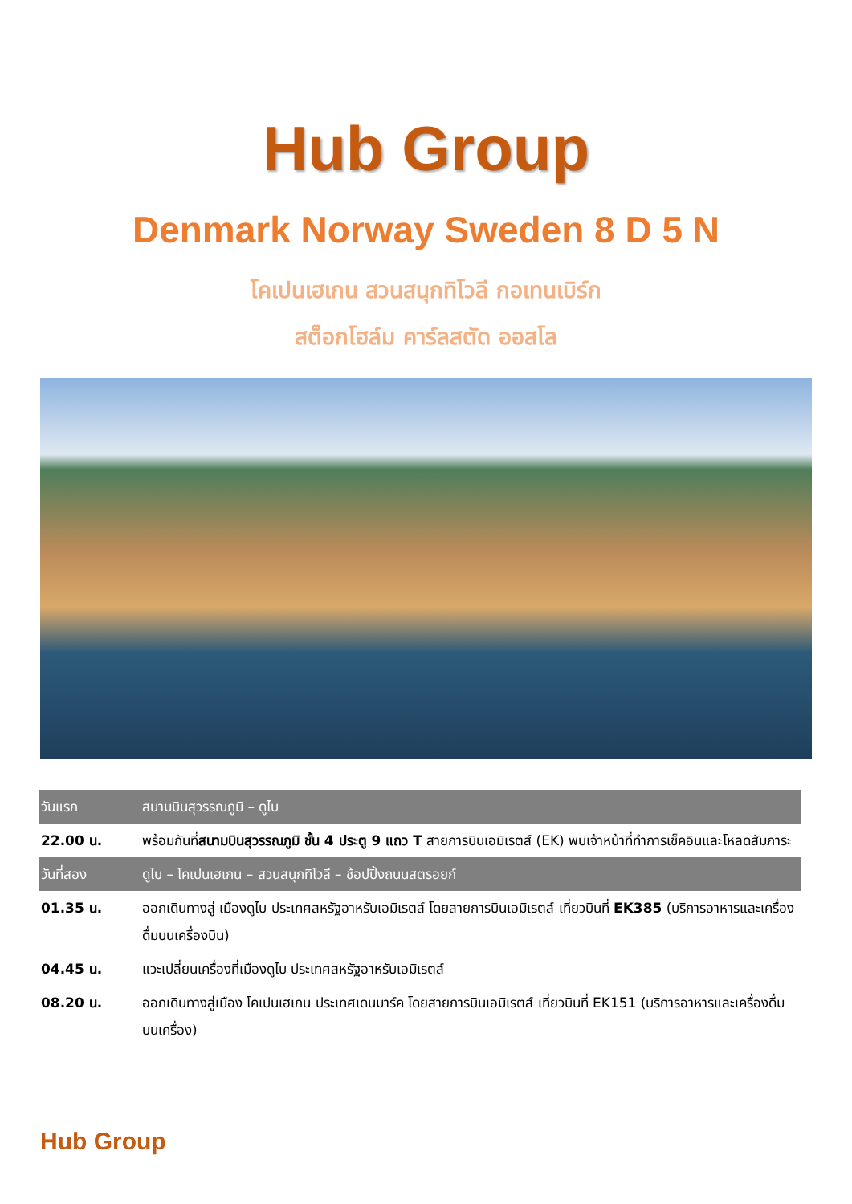Hub Group
Denmark Norway Sweden 8 D 5 N
โคเปนเฮเกน สวนสนุกทิโวลี กอเทนเบิร์ก
สต็อกโฮล์ม คาร์ลสตัด ออสโล
| วันแรก | สนามบินสุวรรณภูมิ – ดูไบ |
| --- | --- |
| 22.00 น. | พร้อมกันที่ สนามบินสุวรรณภูมิ ชั้น 4 ประตู 9 แถว T สายการบินเอมิเรตส์ (EK) พบเจ้าหน้าที่ทำการเช็คอินและโหลดสัมภาระ |
| วันที่สอง | ดูไบ – โคเปนเฮเกน – สวนสนุกทิโวลี – ช้อปปิ้งถนนสตรอยก์ |
| 01.35 น. | ออกเดินทางสู่ เมืองดูไบ ประเทศสหรัฐอาหรับเอมิเรตส์ โดยสายการบินเอมิเรตส์ เที่ยวบินที่ EK385 (บริการอาหารและเครื่องดื่มบนเครื่องบิน) |
| 04.45 น. | แวะเปลี่ยนเครื่องที่เมืองดูไบ ประเทศสหรัฐอาหรับเอมิเรตส์ |
| 08.20 น. | ออกเดินทางสู่เมือง โคเปนเฮเกน ประเทศเดนมาร์ค โดยสายการบินเอมิเรตส์ เที่ยวบินที่ EK151 (บริการอาหารและเครื่องดื่มบนเครื่อง) |
Hub Group